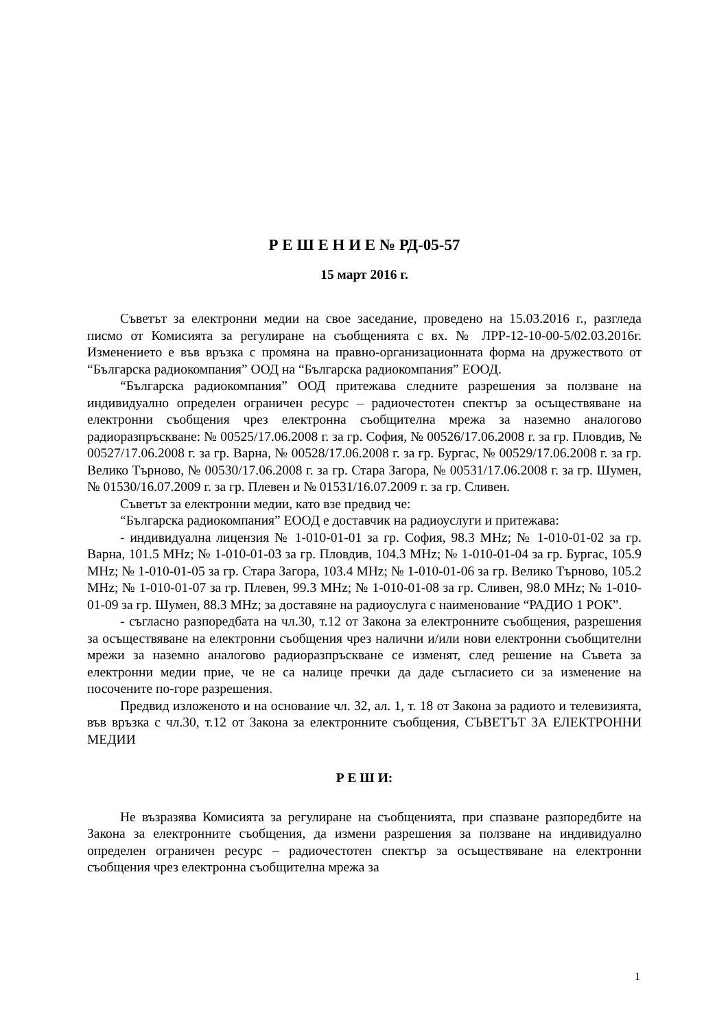Р Е Ш Е Н И Е № РД-05-57
15 март 2016 г.
Съветът за електронни медии на свое заседание, проведено на 15.03.2016 г., разгледа писмо от Комисията за регулиране на съобщенията с вх. № ЛРР-12-10-00-5/02.03.2016г. Изменението е във връзка с промяна на правно-организационната форма на дружеството от “Българска радиокомпания” ООД на “Българска радиокомпания” ЕООД.
“Българска радиокомпания” ООД притежава следните разрешения за ползване на индивидуално определен ограничен ресурс – радиочестотен спектър за осъществяване на електронни съобщения чрез електронна съобщителна мрежа за наземно аналогово радиоразпръскване: № 00525/17.06.2008 г. за гр. София, № 00526/17.06.2008 г. за гр. Пловдив, № 00527/17.06.2008 г. за гр. Варна, № 00528/17.06.2008 г. за гр. Бургас, № 00529/17.06.2008 г. за гр. Велико Търново, № 00530/17.06.2008 г. за гр. Стара Загора, № 00531/17.06.2008 г. за гр. Шумен, № 01530/16.07.2009 г. за гр. Плевен и № 01531/16.07.2009 г. за гр. Сливен.
Съветът за електронни медии, като взе предвид че:
“Българска радиокомпания” ЕООД е доставчик на радиоуслуги и притежава:
- индивидуална лицензия № 1-010-01-01 за гр. София, 98.3 MHz; № 1-010-01-02 за гр. Варна, 101.5 MHz; № 1-010-01-03 за гр. Пловдив, 104.3 MHz; № 1-010-01-04 за гр. Бургас, 105.9 MHz; № 1-010-01-05 за гр. Стара Загора, 103.4 MHz; № 1-010-01-06 за гр. Велико Търново, 105.2 MHz; № 1-010-01-07 за гр. Плевен, 99.3 MHz; № 1-010-01-08 за гр. Сливен, 98.0 MHz; № 1-010-01-09 за гр. Шумен, 88.3 MHz; за доставяне на радиоуслуга с наименование “РАДИО 1 РОК”.
- съгласно разпоредбата на чл.30, т.12 от Закона за електронните съобщения, разрешения за осъществяване на електронни съобщения чрез налични и/или нови електронни съобщителни мрежи за наземно аналогово радиоразпръскване се изменят, след решение на Съвета за електронни медии прие, че не са налице пречки да даде съгласието си за изменение на посочените по-горе разрешения.
Предвид изложеното и на основание чл. 32, ал. 1, т. 18 от Закона за радиото и телевизията, във връзка с чл.30, т.12 от Закона за електронните съобщения, СЪВЕТЪТ ЗА ЕЛЕКТРОННИ МЕДИИ
Р Е Ш И:
Не възразява Комисията за регулиране на съобщенията, при спазване разпоредбите на Закона за електронните съобщения, да измени разрешения за ползване на индивидуално определен ограничен ресурс – радиочестотен спектър за осъществяване на електронни съобщения чрез електронна съобщителна мрежа за
1